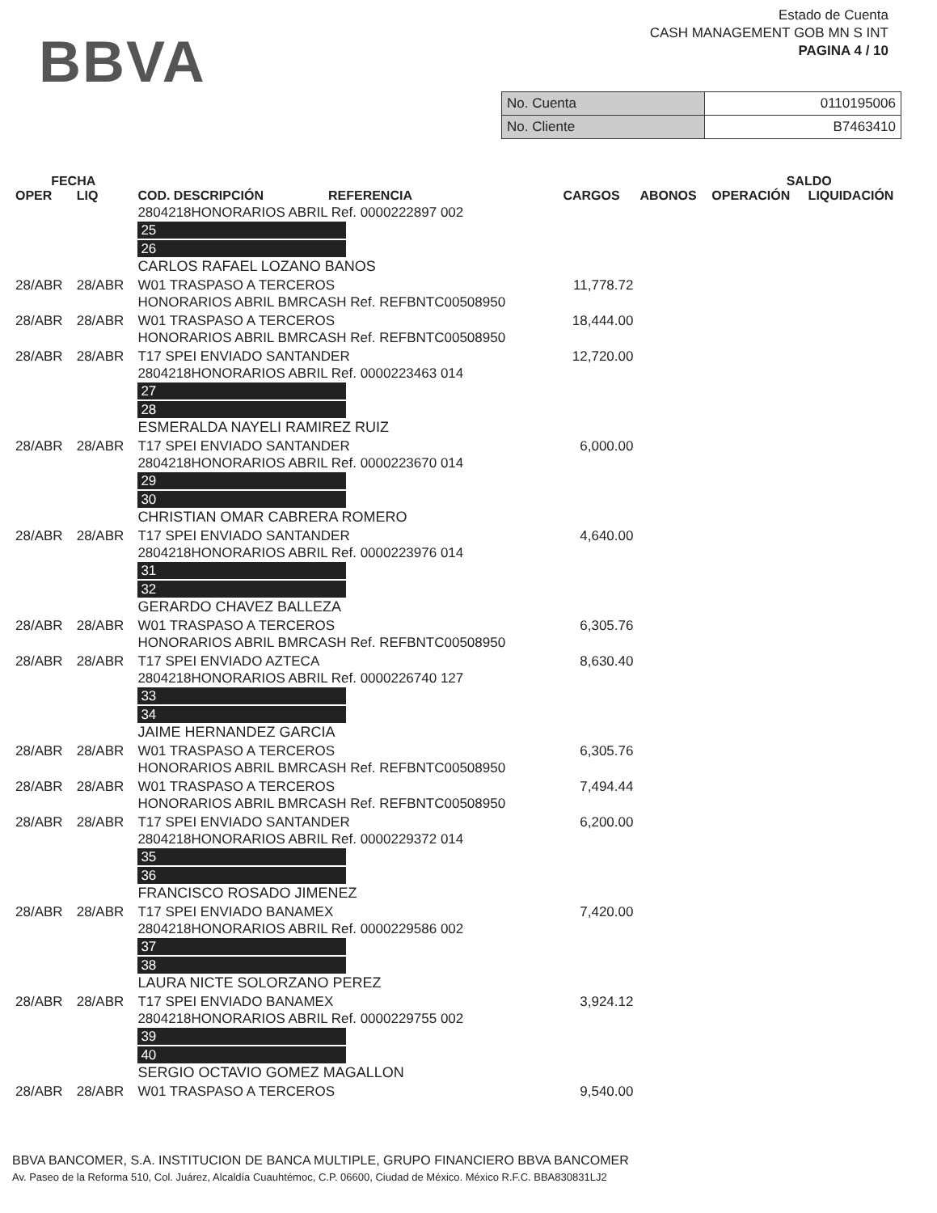BBVA
Estado de Cuenta
CASH MANAGEMENT GOB MN S INT
PAGINA 4 / 10
| No. Cuenta | 0110195006 |
| No. Cliente | B7463410 |
| FECHA | | | | | SALDO | |
| --- | --- | --- | --- | --- | --- | --- |
| OPER | LIQ | COD. DESCRIPCIÓN REFERENCIA | CARGOS | ABONOS | OPERACIÓN | LIQUIDACIÓN |
| | | 2804218HONORARIOS ABRIL Ref. 0000222897 002 25 26 CARLOS RAFAEL LOZANO BANOS | | | | |
| 28/ABR | 28/ABR | W01 TRASPASO A TERCEROS HONORARIOS ABRIL BMRCASH Ref. REFBNTC00508950 | 11,778.72 | | | |
| 28/ABR | 28/ABR | W01 TRASPASO A TERCEROS HONORARIOS ABRIL BMRCASH Ref. REFBNTC00508950 | 18,444.00 | | | |
| 28/ABR | 28/ABR | T17 SPEI ENVIADO SANTANDER 2804218HONORARIOS ABRIL Ref. 0000223463 014 27 28 ESMERALDA NAYELI RAMIREZ RUIZ | 12,720.00 | | | |
| 28/ABR | 28/ABR | T17 SPEI ENVIADO SANTANDER 2804218HONORARIOS ABRIL Ref. 0000223670 014 29 30 CHRISTIAN OMAR CABRERA ROMERO | 6,000.00 | | | |
| 28/ABR | 28/ABR | T17 SPEI ENVIADO SANTANDER 2804218HONORARIOS ABRIL Ref. 0000223976 014 31 32 GERARDO CHAVEZ BALLEZA | 4,640.00 | | | |
| 28/ABR | 28/ABR | W01 TRASPASO A TERCEROS HONORARIOS ABRIL BMRCASH Ref. REFBNTC00508950 | 6,305.76 | | | |
| 28/ABR | 28/ABR | T17 SPEI ENVIADO AZTECA 2804218HONORARIOS ABRIL Ref. 0000226740 127 33 34 JAIME HERNANDEZ GARCIA | 8,630.40 | | | |
| 28/ABR | 28/ABR | W01 TRASPASO A TERCEROS HONORARIOS ABRIL BMRCASH Ref. REFBNTC00508950 | 6,305.76 | | | |
| 28/ABR | 28/ABR | W01 TRASPASO A TERCEROS HONORARIOS ABRIL BMRCASH Ref. REFBNTC00508950 | 7,494.44 | | | |
| 28/ABR | 28/ABR | T17 SPEI ENVIADO SANTANDER 2804218HONORARIOS ABRIL Ref. 0000229372 014 35 36 FRANCISCO ROSADO JIMENEZ | 6,200.00 | | | |
| 28/ABR | 28/ABR | T17 SPEI ENVIADO BANAMEX 2804218HONORARIOS ABRIL Ref. 0000229586 002 37 38 LAURA NICTE SOLORZANO PEREZ | 7,420.00 | | | |
| 28/ABR | 28/ABR | T17 SPEI ENVIADO BANAMEX 2804218HONORARIOS ABRIL Ref. 0000229755 002 39 40 SERGIO OCTAVIO GOMEZ MAGALLON | 3,924.12 | | | |
| 28/ABR | 28/ABR | W01 TRASPASO A TERCEROS | 9,540.00 | | | |
BBVA BANCOMER, S.A. INSTITUCION DE BANCA MULTIPLE, GRUPO FINANCIERO BBVA BANCOMER
Av. Paseo de la Reforma 510, Col. Juárez, Alcaldía Cuauhtémoc, C.P. 06600, Ciudad de México. México R.F.C. BBA830831LJ2